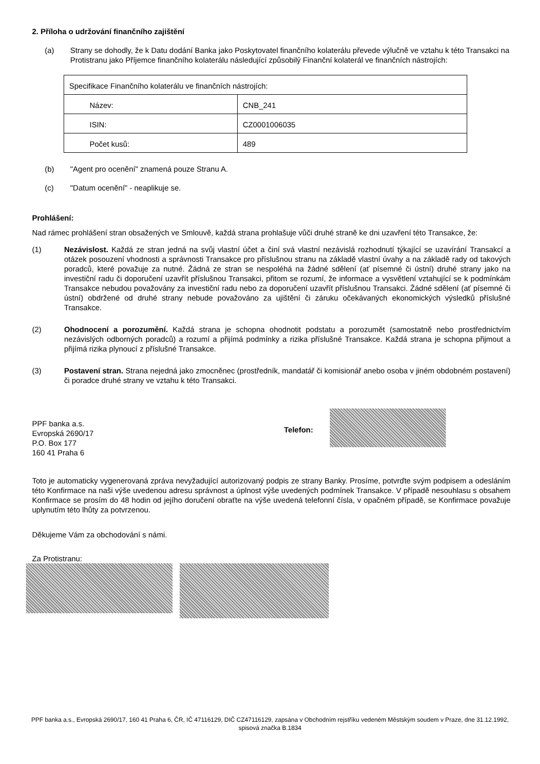2. Příloha o udržování finančního zajištění
(a) Strany se dohodly, že k Datu dodání Banka jako Poskytovatel finančního kolaterálu převede výlučně ve vztahu k této Transakci na Protistranu jako Příjemce finančního kolaterálu následující způsobilý Finanční kolaterál ve finančních nástrojích:
| Specifikace Finančního kolaterálu ve finančních nástrojích: | |
| Název: | CNB_241 |
| ISIN: | CZ0001006035 |
| Počet kusů: | 489 |
(b) "Agent pro ocenění" znamená pouze Stranu A.
(c) "Datum ocenění" - neaplikuje se.
Prohlášení:
Nad rámec prohlášení stran obsažených ve Smlouvě, každá strana prohlašuje vůči druhé straně ke dni uzavření této Transakce, že:
(1) Nezávislost. Každá ze stran jedná na svůj vlastní účet a činí svá vlastní nezávislá rozhodnutí týkající se uzavírání Transakcí a otázek posouzení vhodnosti a správnosti Transakce pro příslušnou stranu na základě vlastní úvahy a na základě rady od takových poradců, které považuje za nutné. Žádná ze stran se nespoléhá na žádné sdělení (ať písemné či ústní) druhé strany jako na investiční radu či doporučení uzavřít příslušnou Transakci, přitom se rozumí, že informace a vysvětlení vztahující se k podmínkám Transakce nebudou považovány za investiční radu nebo za doporučení uzavřít příslušnou Transakci. Žádné sdělení (ať písemné či ústní) obdržené od druhé strany nebude považováno za ujištění či záruku očekávaných ekonomických výsledků příslušné Transakce.
(2) Ohodnocení a porozumění. Každá strana je schopna ohodnotit podstatu a porozumět (samostatně nebo prostřednictvím nezávislých odborných poradců) a rozumí a přijímá podmínky a rizika příslušné Transakce. Každá strana je schopna přijmout a přijímá rizika plynoucí z příslušné Transakce.
(3) Postavení stran. Strana nejedná jako zmocněnec (prostředník, mandatář či komisionář anebo osoba v jiném obdobném postavení) či poradce druhé strany ve vztahu k této Transakci.
PPF banka a.s.
Evropská 2690/17
P.O. Box 177
160 41 Praha 6
Telefon:
Toto je automaticky vygenerovaná zpráva nevyžadující autorizovaný podpis ze strany Banky. Prosíme, potvrďte svým podpisem a odesláním této Konfirmace na naši výše uvedenou adresu správnost a úplnost výše uvedených podmínek Transakce. V případě nesouhlasu s obsahem Konfirmace se prosím do 48 hodin od jejího doručení obraťte na výše uvedená telefonní čísla, v opačném případě, se Konfirmace považuje uplynutím této lhůty za potvrzenou.
Děkujeme Vám za obchodování s námi.
Za Protistranu:
PPF banka a.s., Evropská 2690/17, 160 41 Praha 6, ČR, IČ 47116129, DIČ CZ47116129, zapsána v Obchodním rejstříku vedeném Městským soudem v Praze, dne 31.12.1992, spisová značka B.1834